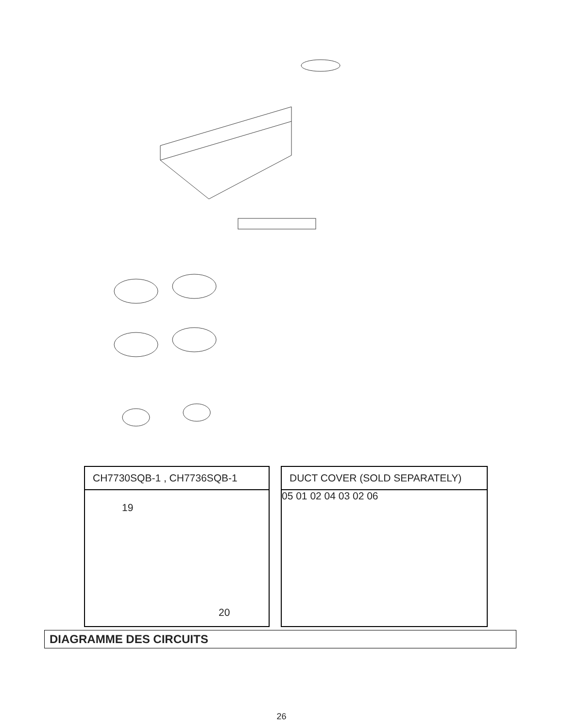CH7730SQB-1 , CH7736SQB-1
19
20
DUCT COVER (SOLD SEPARATELY)
05 01 02 04 03 02 06
DIAGRAMME DES CIRCUITS
26